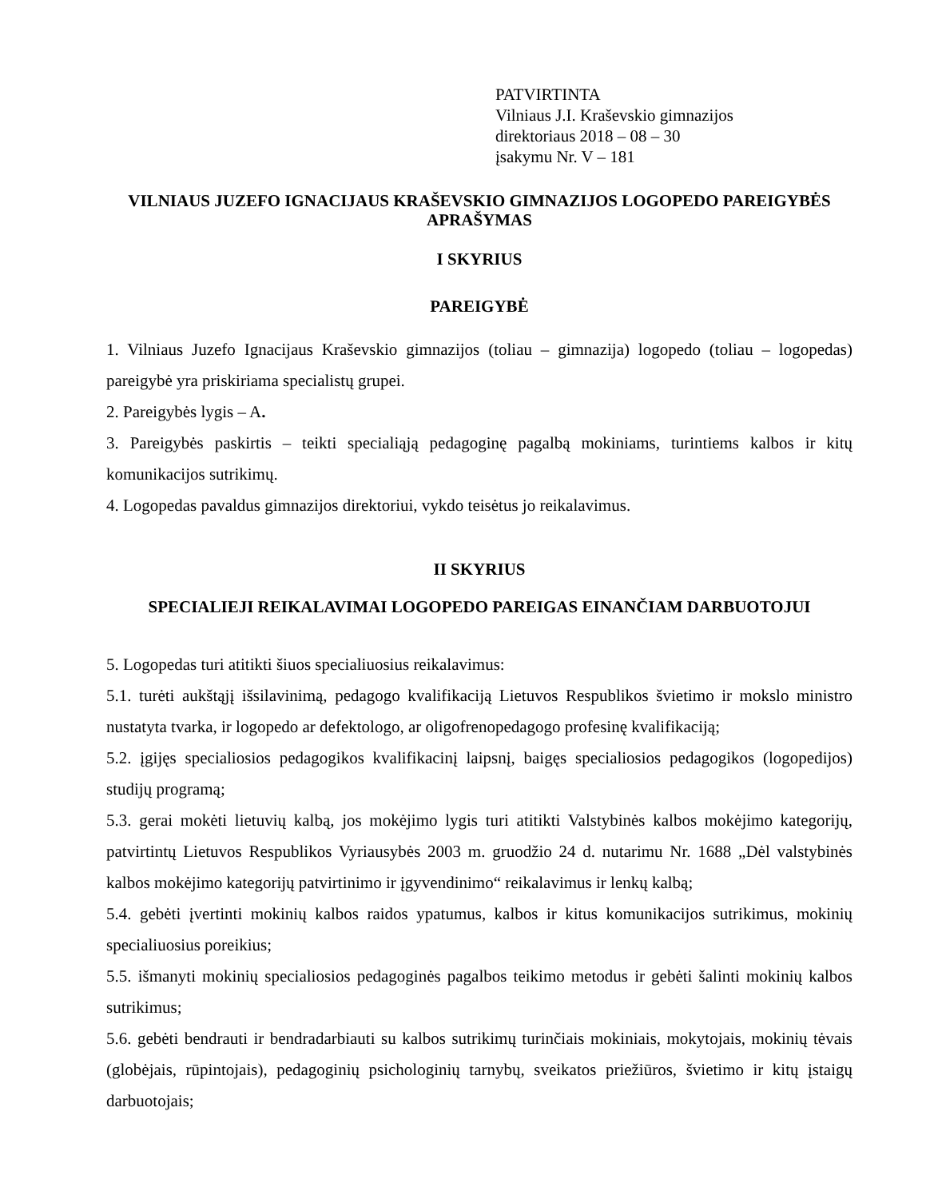PATVIRTINTA
Vilniaus J.I. Kraševskio gimnazijos
direktoriaus 2018 – 08 – 30
įsakymu Nr. V – 181
VILNIAUS JUZEFO IGNACIJAUS KRAŠEVSKIO GIMNAZIJOS LOGOPEDO PAREIGYBĖS APRAŠYMAS
I SKYRIUS
PAREIGYBĖ
1. Vilniaus Juzefo Ignacijaus Kraševskio gimnazijos (toliau – gimnazija) logopedo (toliau – logopedas) pareigybė yra priskiriama specialistų grupei.
2. Pareigybės lygis – A.
3. Pareigybės paskirtis – teikti specialiąją pedagoginę pagalbą mokiniams, turintiems kalbos ir kitų komunikacijos sutrikimų.
4. Logopedas pavaldus gimnazijos direktoriui, vykdo teisėtus jo reikalavimus.
II SKYRIUS
SPECIALIEJI REIKALAVIMAI LOGOPEDO PAREIGAS EINANČIAM DARBUOTOJUI
5. Logopedas turi atitikti šiuos specialiuosius reikalavimus:
5.1. turėti aukštąjį išsilavinimą, pedagogo kvalifikaciją Lietuvos Respublikos švietimo ir mokslo ministro nustatyta tvarka, ir logopedo ar defektologo, ar oligofrenopedagogo profesinę kvalifikaciją;
5.2. įgijęs specialiosios pedagogikos kvalifikacinį laipsnį, baigęs specialiosios pedagogikos (logopedijos) studijų programą;
5.3. gerai mokėti lietuvių kalbą, jos mokėjimo lygis turi atitikti Valstybinės kalbos mokėjimo kategorijų, patvirtintų Lietuvos Respublikos Vyriausybės 2003 m. gruodžio 24 d. nutarimu Nr. 1688 „Dėl valstybinės kalbos mokėjimo kategorijų patvirtinimo ir įgyvendinimo“ reikalavimus ir lenkų kalbą;
5.4. gebėti įvertinti mokinių kalbos raidos ypatumus, kalbos ir kitus komunikacijos sutrikimus, mokinių specialiuosius poreikius;
5.5. išmanyti mokinių specialiosios pedagoginės pagalbos teikimo metodus ir gebėti šalinti mokinių kalbos sutrikimus;
5.6. gebėti bendrauti ir bendradarbiauti su kalbos sutrikimų turinčiais mokiniais, mokytojais, mokinių tėvais (globėjais, rūpintojais), pedagoginių psichologinių tarnybų, sveikatos priežiūros, švietimo ir kitų įstaigų darbuotojais;